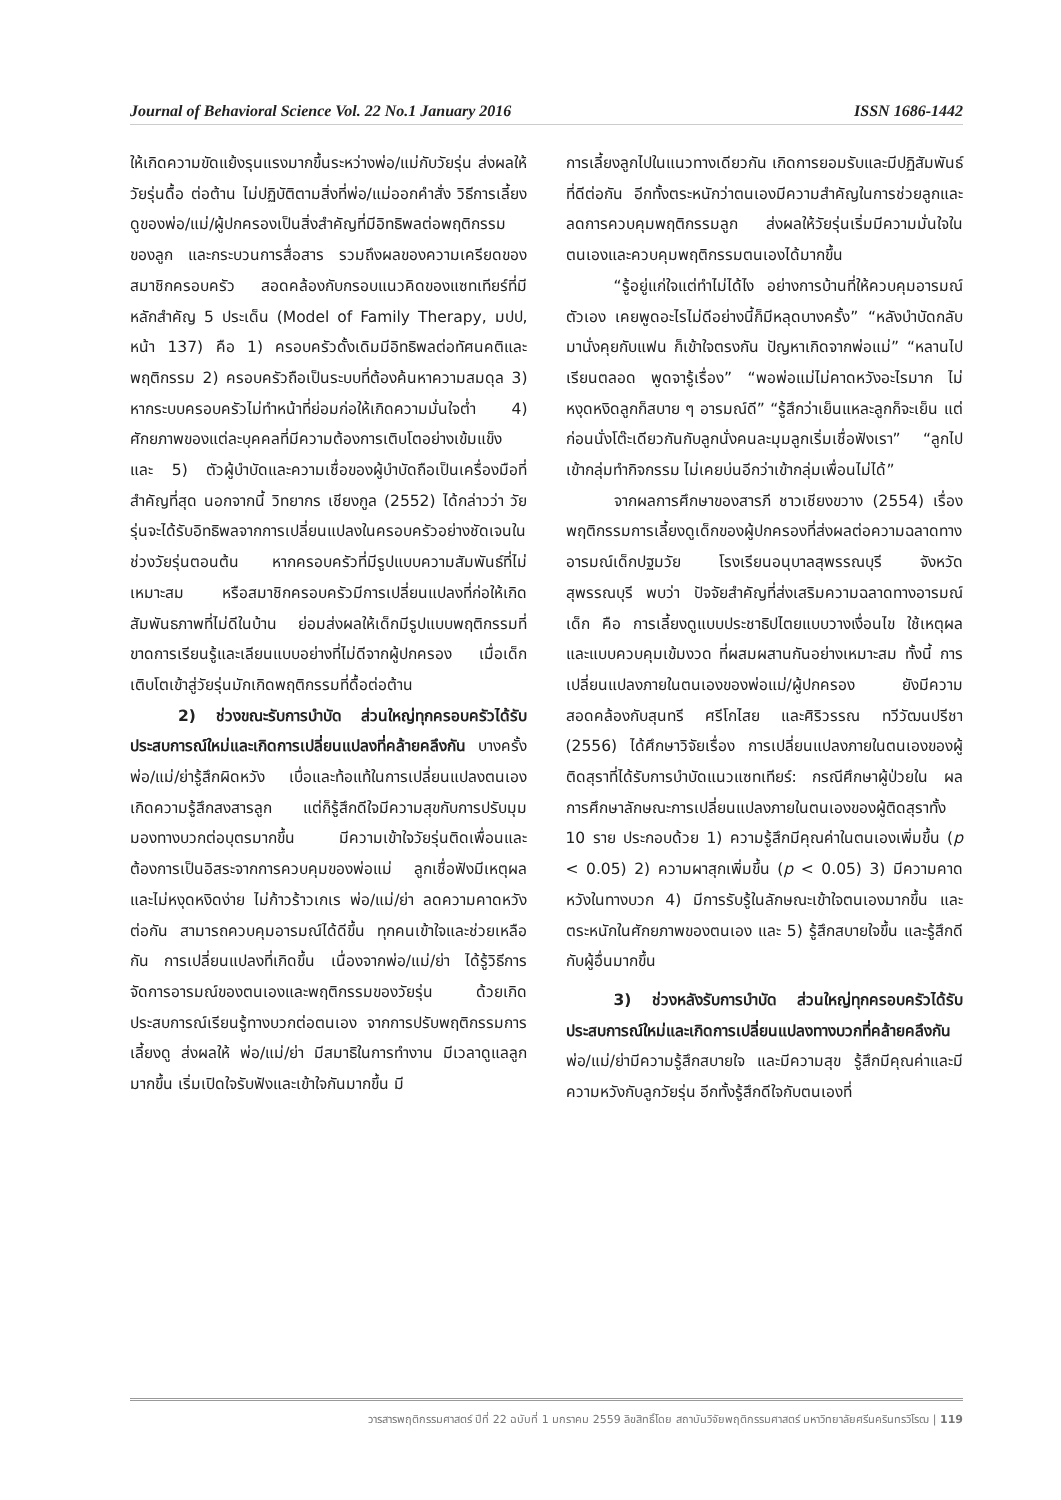Journal of Behavioral Science Vol. 22 No.1 January 2016 ISSN 1686-1442
ให้เกิดความขัดแย้งรุนแรงมากขึ้นระหว่างพ่อ/แม่กับวัยรุ่น ส่งผลให้วัยรุ่นดื้อ ต่อต้าน ไม่ปฏิบัติตามสิ่งที่พ่อ/แม่ออกคำสั่ง วิธีการเลี้ยงดูของพ่อ/แม่/ผู้ปกครองเป็นสิ่งสำคัญที่มีอิทธิพลต่อพฤติกรรมของลูก และกระบวนการสื่อสาร รวมถึงผลของความเครียดของสมาชิกครอบครัว สอดคล้องกับกรอบแนวคิดของแซทเทียร์ที่มีหลักสำคัญ 5 ประเด็น (Model of Family Therapy, มปป, หน้า 137) คือ 1) ครอบครัวดั้งเดิมมีอิทธิพลต่อทัศนคติและพฤติกรรม 2) ครอบครัวถือเป็นระบบที่ต้องค้นหาความสมดุล 3) หากระบบครอบครัวไม่ทำหน้าที่ย่อมก่อให้เกิดความมั่นใจต่ำ 4) ศักยภาพของแต่ละบุคคลที่มีความต้องการเติบโตอย่างเข้มแข็ง และ 5) ตัวผู้บำบัดและความเชื่อของผู้บำบัดถือเป็นเครื่องมือที่สำคัญที่สุด นอกจากนี้ วิทยากร เชียงกูล (2552) ได้กล่าวว่า วัยรุ่นจะได้รับอิทธิพลจากการเปลี่ยนแปลงในครอบครัวอย่างชัดเจนในช่วงวัยรุ่นตอนต้น หากครอบครัวที่มีรูปแบบความสัมพันธ์ที่ไม่เหมาะสม หรือสมาชิกครอบครัวมีการเปลี่ยนแปลงที่ก่อให้เกิดสัมพันธภาพที่ไม่ดีในบ้าน ย่อมส่งผลให้เด็กมีรูปแบบพฤติกรรมที่ขาดการเรียนรู้และเลียนแบบอย่างที่ไม่ดีจากผู้ปกครอง เมื่อเด็กเติบโตเข้าสู่วัยรุ่นมักเกิดพฤติกรรมที่ดื้อต่อต้าน
2) ช่วงขณะรับการบำบัด ส่วนใหญ่ทุกครอบครัวได้รับประสบการณ์ใหม่และเกิดการเปลี่ยนแปลงที่คล้ายคลึงกัน บางครั้งพ่อ/แม่/ย่ารู้สึกผิดหวัง เบื่อและท้อแท้ในการเปลี่ยนแปลงตนเอง เกิดความรู้สึกสงสารลูก แต่ก็รู้สึกดีใจมีความสุขกับการปรับมุมมองทางบวกต่อบุตรมากขึ้น มีความเข้าใจวัยรุ่นติดเพื่อนและต้องการเป็นอิสระจากการควบคุมของพ่อแม่ ลูกเชื่อฟังมีเหตุผล และไม่หงุดหงิดง่าย ไม่ก้าวร้าวเกเร พ่อ/แม่/ย่า ลดความคาดหวังต่อกัน สามารถควบคุมอารมณ์ได้ดีขึ้น ทุกคนเข้าใจและช่วยเหลือกัน การเปลี่ยนแปลงที่เกิดขึ้น เนื่องจากพ่อ/แม่/ย่า ได้รู้วิธีการจัดการอารมณ์ของตนเองและพฤติกรรมของวัยรุ่น ด้วยเกิดประสบการณ์เรียนรู้ทางบวกต่อตนเอง จากการปรับพฤติกรรมการเลี้ยงดู ส่งผลให้ พ่อ/แม่/ย่า มีสมาธิในการทำงาน มีเวลาดูแลลูกมากขึ้น เริ่มเปิดใจรับฟังและเข้าใจกันมากขึ้น มี
การเลี้ยงลูกไปในแนวทางเดียวกัน เกิดการยอมรับและมีปฏิสัมพันธ์ที่ดีต่อกัน อีกทั้งตระหนักว่าตนเองมีความสำคัญในการช่วยลูกและลดการควบคุมพฤติกรรมลูก ส่งผลให้วัยรุ่นเริ่มมีความมั่นใจในตนเองและควบคุมพฤติกรรมตนเองได้มากขึ้น
“รู้อยู่แก่ใจแต่ทำไม่ได้ไง อย่างการบ้านที่ให้ควบคุมอารมณ์ตัวเอง เคยพูดอะไรไม่ดีอย่างนี้ก็มีหลุดบางครั้ง” “หลังบำบัดกลับมานั่งคุยกับแฟน ก็เข้าใจตรงกัน ปัญหาเกิดจากพ่อแม่” “หลานไปเรียนตลอด พูดจารู้เรื่อง” “พอพ่อแม่ไม่คาดหวังอะไรมาก ไม่หงุดหงิดลูกก็สบาย ๆ อารมณ์ดี” “รู้สึกว่าเย็นแหละลูกก็จะเย็น แต่ก่อนนั่งโต๊ะเดียวกันกับลูกนั่งคนละมุมลูกเริ่มเชื่อฟังเรา” “ลูกไปเข้ากลุ่มทำกิจกรรม ไม่เคยบ่นอีกว่าเข้ากลุ่มเพื่อนไม่ได้”
จากผลการศึกษาของสารภี ชาวเชียงขวาง (2554) เรื่อง พฤติกรรมการเลี้ยงดูเด็กของผู้ปกครองที่ส่งผลต่อความฉลาดทางอารมณ์เด็กปฐมวัย โรงเรียนอนุบาลสุพรรณบุรี จังหวัดสุพรรณบุรี พบว่า ปัจจัยสำคัญที่ส่งเสริมความฉลาดทางอารมณ์เด็ก คือ การเลี้ยงดูแบบประชาธิปไตยแบบวางเงื่อนไข ใช้เหตุผล และแบบควบคุมเข้มงวด ที่ผสมผสานกันอย่างเหมาะสม ทั้งนี้ การเปลี่ยนแปลงภายในตนเองของพ่อแม่/ผู้ปกครอง ยังมีความสอดคล้องกับสุนทรี ศรีโกไสย และศิริวรรณ ทวีวัฒนปรีชา (2556) ได้ศึกษาวิจัยเรื่อง การเปลี่ยนแปลงภายในตนเองของผู้ติดสุราที่ได้รับการบำบัดแนวแซทเทียร์: กรณีศึกษาผู้ป่วยใน ผลการศึกษาลักษณะการเปลี่ยนแปลงภายในตนเองของผู้ติดสุราทั้ง 10 ราย ประกอบด้วย 1) ความรู้สึกมีคุณค่าในตนเองเพิ่มขึ้น (p < 0.05) 2) ความผาสุกเพิ่มขึ้น (p < 0.05) 3) มีความคาดหวังในทางบวก 4) มีการรับรู้ในลักษณะเข้าใจตนเองมากขึ้น และตระหนักในศักยภาพของตนเอง และ 5) รู้สึกสบายใจขึ้น และรู้สึกดีกับผู้อื่นมากขึ้น
3) ช่วงหลังรับการบำบัด ส่วนใหญ่ทุกครอบครัวได้รับประสบการณ์ใหม่และเกิดการเปลี่ยนแปลงทางบวกที่คล้ายคลึงกัน พ่อ/แม่/ย่ามีความรู้สึกสบายใจ และมีความสุข รู้สึกมีคุณค่าและมีความหวังกับลูกวัยรุ่น อีกทั้งรู้สึกดีใจกับตนเองที่
วารสารพฤติกรรมศาสตร์ ปีที่ 22 ฉบับที่ 1 มกราคม 2559 ลิขสิทธิ์โดย สถาบันวิจัยพฤติกรรมศาสตร์ มหาวิทยาลัยศรีนครินทรวิโรฒ | 119